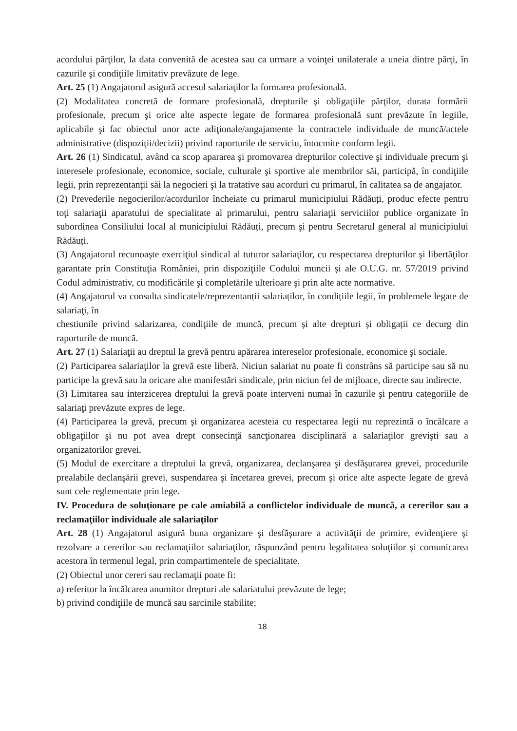acordului părţilor, la data convenită de acestea sau ca urmare a voinţei unilaterale a uneia dintre părţi, în cazurile şi condiţiile limitativ prevăzute de lege.
Art. 25 (1) Angajatorul asigură accesul salariaţilor la formarea profesională.
(2) Modalitatea concretă de formare profesională, drepturile şi obligaţiile părţilor, durata formării profesionale, precum şi orice alte aspecte legate de formarea profesională sunt prevăzute în legiile, aplicabile şi fac obiectul unor acte adiţionale/angajamente la contractele individuale de muncă/actele administrative (dispoziţii/decizii) privind raporturile de serviciu, întocmite conform legii.
Art. 26 (1) Sindicatul, având ca scop apararea şi promovarea drepturilor colective şi individuale precum şi interesele profesionale, economice, sociale, culturale şi sportive ale membrilor săi, participă, în condiţiile legii, prin reprezentanţii săi la negocieri şi la tratative sau acorduri cu primarul, în calitatea sa de angajator.
(2) Prevederile negocierilor/acordurilor încheiate cu primarul municipiului Rădăuți, produc efecte pentru toţi salariaţii aparatului de specialitate al primarului, pentru salariaţii serviciilor publice organizate în subordinea Consiliului local al municipiului Rădăuți, precum şi pentru Secretarul general al municipiului Rădăuți.
(3) Angajatorul recunoaşte exerciţiul sindical al tuturor salariaţilor, cu respectarea drepturilor şi libertăţilor garantate prin Constituţia României, prin dispoziţiile Codului muncii și ale O.U.G. nr. 57/2019 privind Codul administrativ, cu modificările şi completările ulterioare şi prin alte acte normative.
(4) Angajatorul va consulta sindicatele/reprezentanții salariaților, în condițiile legii, în problemele legate de salariaţi, în
chestiunile privind salarizarea, condiţiile de muncă, precum și alte drepturi și obligații ce decurg din raporturile de muncă.
Art. 27 (1) Salariaţii au dreptul la grevă pentru apărarea intereselor profesionale, economice şi sociale.
(2) Participarea salariaţilor la grevă este liberă. Niciun salariat nu poate fi constrâns să participe sau să nu participe la grevă sau la oricare alte manifestări sindicale, prin niciun fel de mijloace, directe sau indirecte.
(3) Limitarea sau interzicerea dreptului la grevă poate interveni numai în cazurile şi pentru categoriile de salariaţi prevăzute expres de lege.
(4) Participarea la grevă, precum şi organizarea acesteia cu respectarea legii nu reprezintă o încălcare a obligaţiilor şi nu pot avea drept consecinţă sancţionarea disciplinară a salariaţilor grevişti sau a organizatorilor grevei.
(5) Modul de exercitare a dreptului la grevă, organizarea, declanşarea şi desfăşurarea grevei, procedurile prealabile declanşării grevei, suspendarea şi încetarea grevei, precum şi orice alte aspecte legate de grevă sunt cele reglementate prin lege.
IV. Procedura de soluţionare pe cale amiabilă a conflictelor individuale de muncă, a cererilor sau a reclamaţiilor individuale ale salariaţilor
Art. 28 (1) Angajatorul asigură buna organizare şi desfăşurare a activităţii de primire, evidenţiere şi rezolvare a cererilor sau reclamaţiilor salariaţilor, răspunzând pentru legalitatea soluţiilor şi comunicarea acestora în termenul legal, prin compartimentele de specialitate.
(2) Obiectul unor cereri sau reclamaţii poate fi:
a) referitor la încălcarea anumitor drepturi ale salariatului prevăzute de lege;
b) privind condiţiile de muncă sau sarcinile stabilite;
18